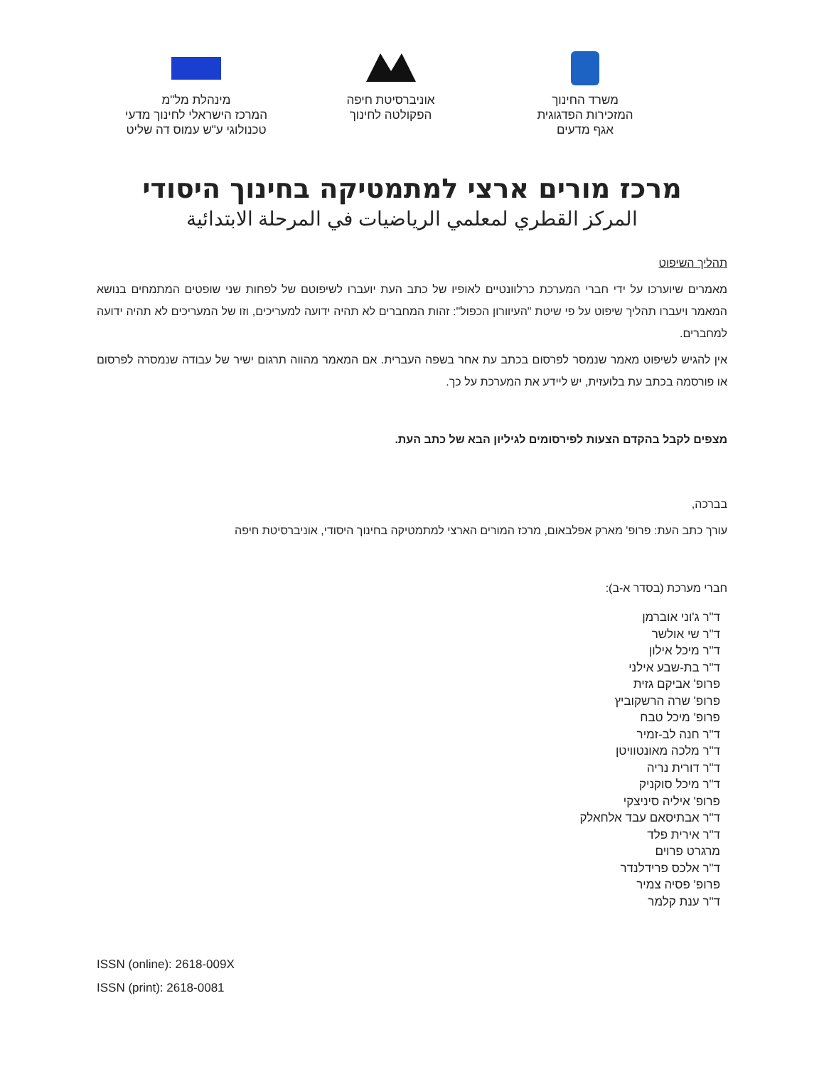משרד החינוך
המזכירות הפדגוגית
אגף מדעים
אוניברסיטת חיפה
הפקולטה לחינוך
מינהלת מל"מ
המרכז הישראלי לחינוך מדעי
טכנולוגי ע"ש עמוס דה שליט
מרכז מורים ארצי למתמטיקה בחינוך היסודי
المركز القطري لمعلمي الرياضيات في المرحلة الابتدائية
תהליך השיפוט
מאמרים שיוערכו על ידי חברי המערכת כרלוונטיים לאופיו של כתב העת יועברו לשיפוטם של לפחות שני שופטים המתמחים בנושא המאמר ויעברו תהליך שיפוט על פי שיטת "העיוורון הכפול": זהות המחברים לא תהיה ידועה למעריכים, וזו של המעריכים לא תהיה ידועה למחברים.
אין להגיש לשיפוט מאמר שנמסר לפרסום בכתב עת אחר בשפה העברית. אם המאמר מהווה תרגום ישיר של עבודה שנמסרה לפרסום או פורסמה בכתב עת בלועזית, יש ליידע את המערכת על כך.
מצפים לקבל בהקדם הצעות לפירסומים לגיליון הבא של כתב העת.
בברכה,
עורך כתב העת: פרופ' מארק אפלבאום, מרכז המורים הארצי למתמטיקה בחינוך היסודי, אוניברסיטת חיפה
חברי מערכת (בסדר א-ב):
ד"ר ג'וני אוברמן
ד"ר שי אולשר
ד"ר מיכל אילון
ד"ר בת-שבע אילני
פרופ' אביקם גזית
פרופ' שרה הרשקוביץ
פרופ' מיכל טבח
ד"ר חנה לב-זמיר
ד"ר מלכה מאונטוויטן
ד"ר דורית נריה
ד"ר מיכל סוקניק
פרופ' איליה סיניצקי
ד"ר אבתיסאם עבד אלחאלק
ד"ר אירית פלד
מרגרט פרוים
ד"ר אלכס פרידלנדר
פרופ' פסיה צמיר
ד"ר ענת קלמר
ISSN (online): 2618-009X
ISSN (print): 2618-0081